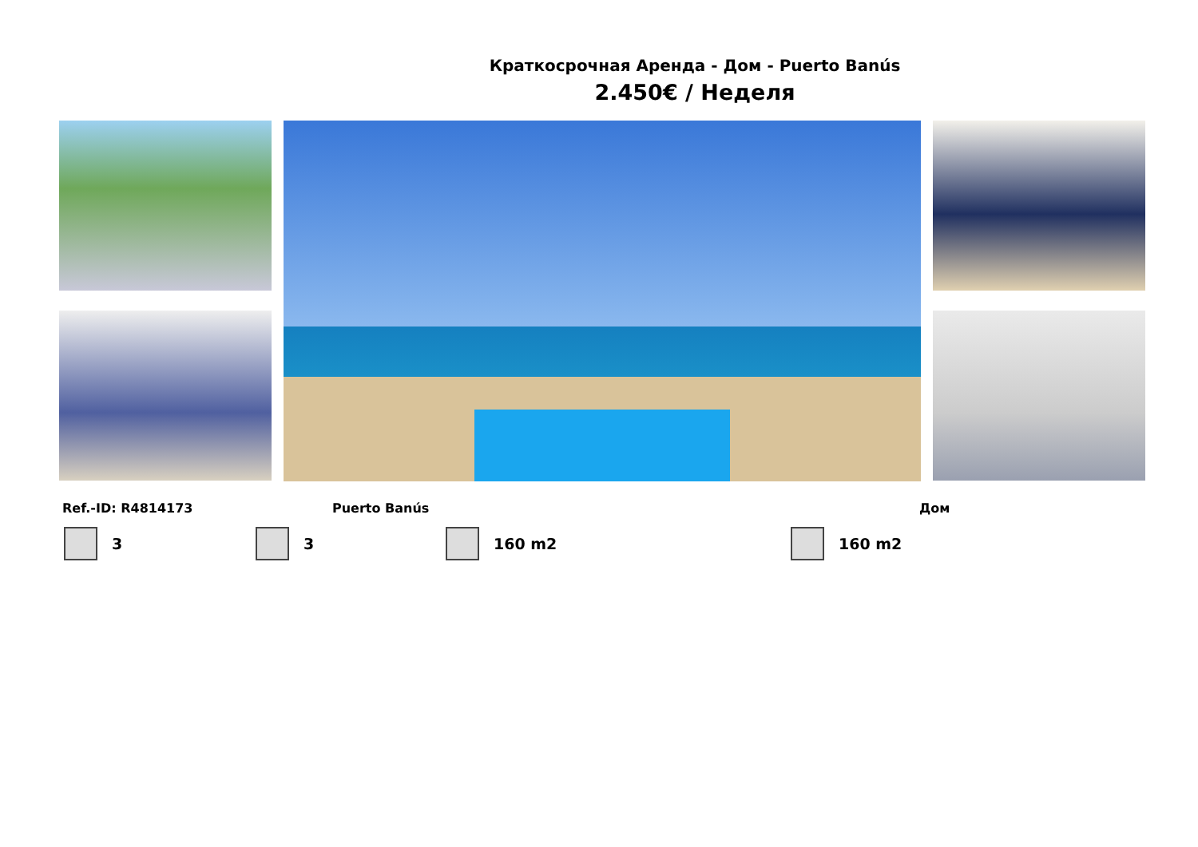Краткосрочная Аренда - Дом - Puerto Banús
2.450€ / Неделя
Ref.-ID: R4814173 Puerto Banús Дом
3 3 160 m2 160 m2